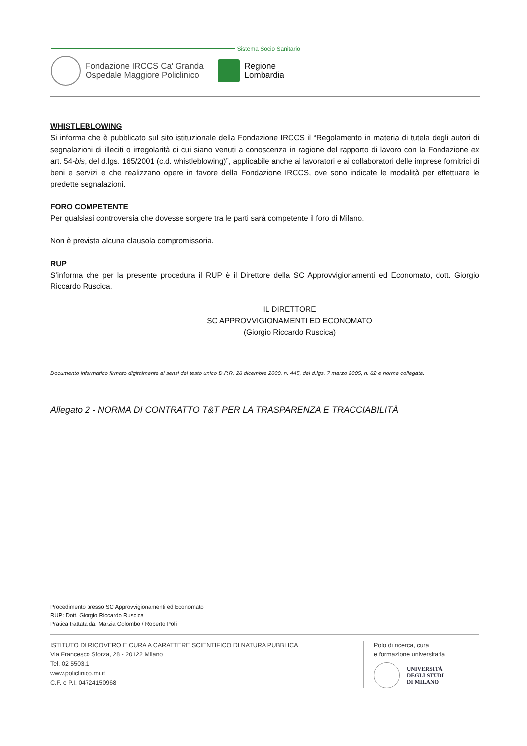Sistema Socio Sanitario
Fondazione IRCCS Ca' Granda
Ospedale Maggiore Policlinico
Regione
Lombardia
WHISTLEBLOWING
Si informa che è pubblicato sul sito istituzionale della Fondazione IRCCS il “Regolamento in materia di tutela degli autori di segnalazioni di illeciti o irregolarità di cui siano venuti a conoscenza in ragione del rapporto di lavoro con la Fondazione ex art. 54-bis, del d.lgs. 165/2001 (c.d. whistleblowing)”, applicabile anche ai lavoratori e ai collaboratori delle imprese fornitrici di beni e servizi e che realizzano opere in favore della Fondazione IRCCS, ove sono indicate le modalità per effettuare le predette segnalazioni.
FORO COMPETENTE
Per qualsiasi controversia che dovesse sorgere tra le parti sarà competente il foro di Milano.
Non è prevista alcuna clausola compromissoria.
RUP
S’informa che per la presente procedura il RUP è il Direttore della SC Approvvigionamenti ed Economato, dott. Giorgio Riccardo Ruscica.
IL DIRETTORE
SC APPROVVIGIONAMENTI ED ECONOMATO
(Giorgio Riccardo Ruscica)
Documento informatico firmato digitalmente ai sensi del testo unico D.P.R. 28 dicembre 2000, n. 445, del d.lgs. 7 marzo 2005, n. 82 e norme collegate.
Allegato 2 - NORMA DI CONTRATTO T&T PER LA TRASPARENZA E TRACCIABILITÀ
Procedimento presso SC Approvvigionamenti ed Economato
RUP: Dott. Giorgio Riccardo Ruscica
Pratica trattata da: Marzia Colombo / Roberto Polli
ISTITUTO DI RICOVERO E CURA A CARATTERE SCIENTIFICO DI NATURA PUBBLICA
Via Francesco Sforza, 28 - 20122 Milano
Tel. 02 5503.1
www.policlinico.mi.it
C.F. e P.I. 04724150968
Polo di ricerca, cura
e formazione universitaria
UNIVERSITÀ
DEGLI STUDI
DI MILANO